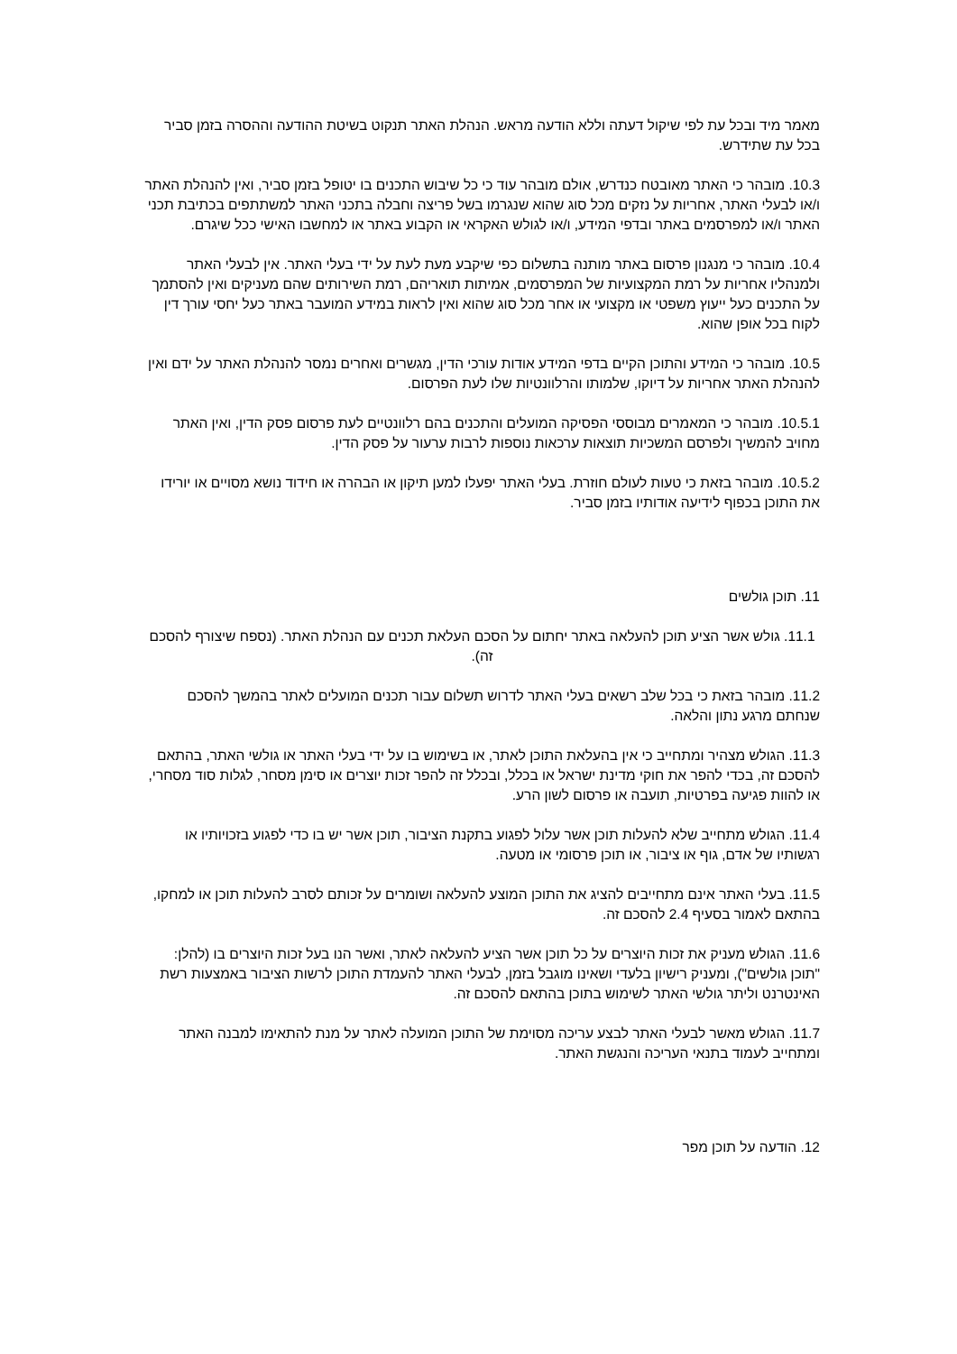מאמר מיד ובכל עת לפי שיקול דעתה וללא הודעה מראש. הנהלת האתר תנקוט בשיטת ההודעה וההסרה בזמן סביר בכל עת שתידרש.
10.3. מובהר כי האתר מאובטח כנדרש, אולם מובהר עוד כי כל שיבוש התכנים בו יטופל בזמן סביר, ואין להנהלת האתר ו/או לבעלי האתר, אחריות על נזקים מכל סוג שהוא שנגרמו בשל פריצה וחבלה בתכני האתר למשתתפים בכתיבת תכני האתר ו/או למפרסמים באתר ובדפי המידע, ו/או לגולש האקראי או הקבוע באתר או למחשבו האישי ככל שיגרם.
10.4. מובהר כי מנגנון פרסום באתר מותנה בתשלום כפי שיקבע מעת לעת על ידי בעלי האתר. אין לבעלי האתר ולמנהליו אחריות על רמת המקצועיות של המפרסמים, אמיתות תואריהם, רמת השירותים שהם מעניקים ואין להסתמך על התכנים כעל ייעוץ משפטי או מקצועי או אחר מכל סוג שהוא ואין לראות במידע המועבר באתר כעל יחסי עורך דין לקוח בכל אופן שהוא.
10.5. מובהר כי המידע והתוכן הקיים בדפי המידע אודות עורכי הדין, מגשרים ואחרים נמסר להנהלת האתר על ידם ואין להנהלת האתר אחריות על דיוקו, שלמותו והרלוונטיות שלו לעת הפרסום.
10.5.1. מובהר כי המאמרים מבוססי הפסיקה המועלים והתכנים בהם רלוונטיים לעת פרסום פסק הדין, ואין האתר מחויב להמשיך ולפרסם המשכיות תוצאות ערכאות נוספות לרבות ערעור על פסק הדין.
10.5.2. מובהר בזאת כי טעות לעולם חוזרת. בעלי האתר יפעלו למען תיקון או הבהרה או חידוד נושא מסויים או יורידו את התוכן בכפוף לידיעה אודותיו בזמן סביר.
11. תוכן גולשים
11.1. גולש אשר הציע תוכן להעלאה באתר יחתום על הסכם העלאת תכנים עם הנהלת האתר. (נספח שיצורף להסכם זה).
11.2. מובהר בזאת כי בכל שלב רשאים בעלי האתר לדרוש תשלום עבור תכנים המועלים לאתר בהמשך להסכם שנחתם מרגע נתון והלאה.
11.3. הגולש מצהיר ומתחייב כי אין בהעלאת התוכן לאתר, או בשימוש בו על ידי בעלי האתר או גולשי האתר, בהתאם להסכם זה, בכדי להפר את חוקי מדינת ישראל או בכלל, ובכלל זה להפר זכות יוצרים או סימן מסחר, לגלות סוד מסחרי, או להוות פגיעה בפרטיות, תועבה או פרסום לשון הרע.
11.4. הגולש מתחייב שלא להעלות תוכן אשר עלול לפגוע בתקנת הציבור, תוכן אשר יש בו כדי לפגוע בזכויותיו או רגשותיו של אדם, גוף או ציבור, או תוכן פרסומי או מטעה.
11.5. בעלי האתר אינם מתחייבים להציג את התוכן המוצע להעלאה ושומרים על זכותם לסרב להעלות תוכן או למחקו, בהתאם לאמור בסעיף 2.4 להסכם זה.
11.6. הגולש מעניק את זכות היוצרים על כל תוכן אשר הציע להעלאה לאתר, ואשר הנו בעל זכות היוצרים בו (להלן: "תוכן גולשים"), ומעניק רישיון בלעדי ושאינו מוגבל בזמן, לבעלי האתר להעמדת התוכן לרשות הציבור באמצעות רשת האינטרנט וליתר גולשי האתר לשימוש בתוכן בהתאם להסכם זה.
11.7. הגולש מאשר לבעלי האתר לבצע עריכה מסוימת של התוכן המועלה לאתר על מנת להתאימו למבנה האתר ומתחייב לעמוד בתנאי העריכה והנגשת האתר.
12. הודעה על תוכן מפר